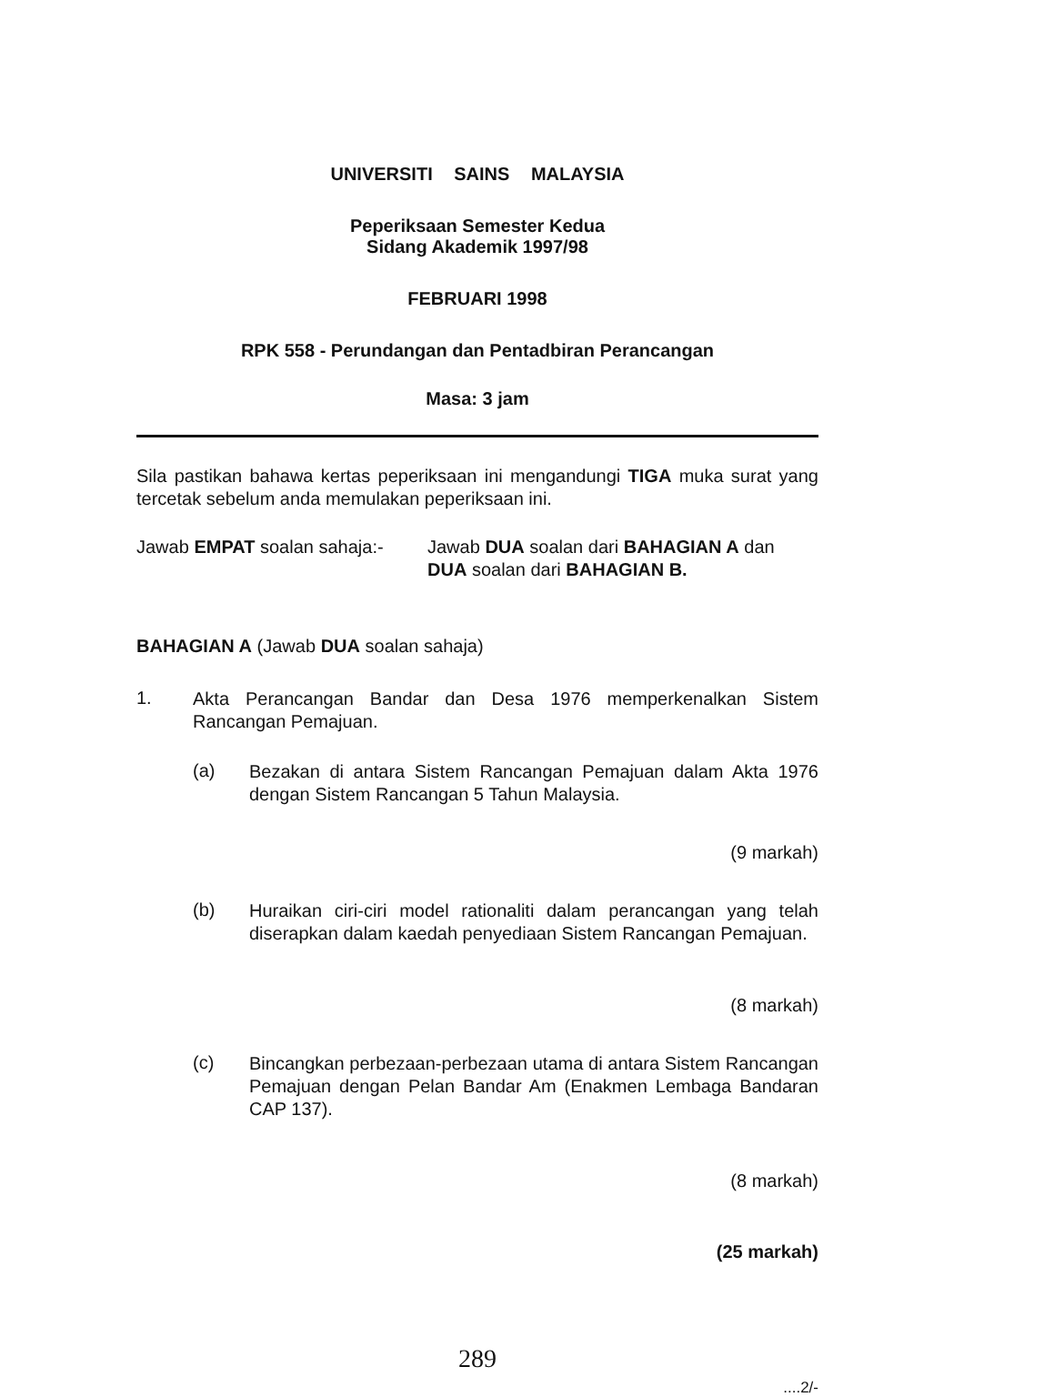UNIVERSITI SAINS MALAYSIA
Peperiksaan Semester Kedua
Sidang Akademik 1997/98
FEBRUARI 1998
RPK 558 - Perundangan dan Pentadbiran Perancangan
Masa: 3 jam
Sila pastikan bahawa kertas peperiksaan ini mengandungi TIGA muka surat yang tercetak sebelum anda memulakan peperiksaan ini.
Jawab EMPAT soalan sahaja:-
Jawab DUA soalan dari BAHAGIAN A dan DUA soalan dari BAHAGIAN B.
BAHAGIAN A (Jawab DUA soalan sahaja)
1.
Akta Perancangan Bandar dan Desa 1976 memperkenalkan Sistem Rancangan Pemajuan.
(a)
Bezakan di antara Sistem Rancangan Pemajuan dalam Akta 1976 dengan Sistem Rancangan 5 Tahun Malaysia.
(9 markah)
(b)
Huraikan ciri-ciri model rationaliti dalam perancangan yang telah diserapkan dalam kaedah penyediaan Sistem Rancangan Pemajuan.
(8 markah)
(c)
Bincangkan perbezaan-perbezaan utama di antara Sistem Rancangan Pemajuan dengan Pelan Bandar Am (Enakmen Lembaga Bandaran CAP 137).
(8 markah)
(25 markah)
289
....2/-